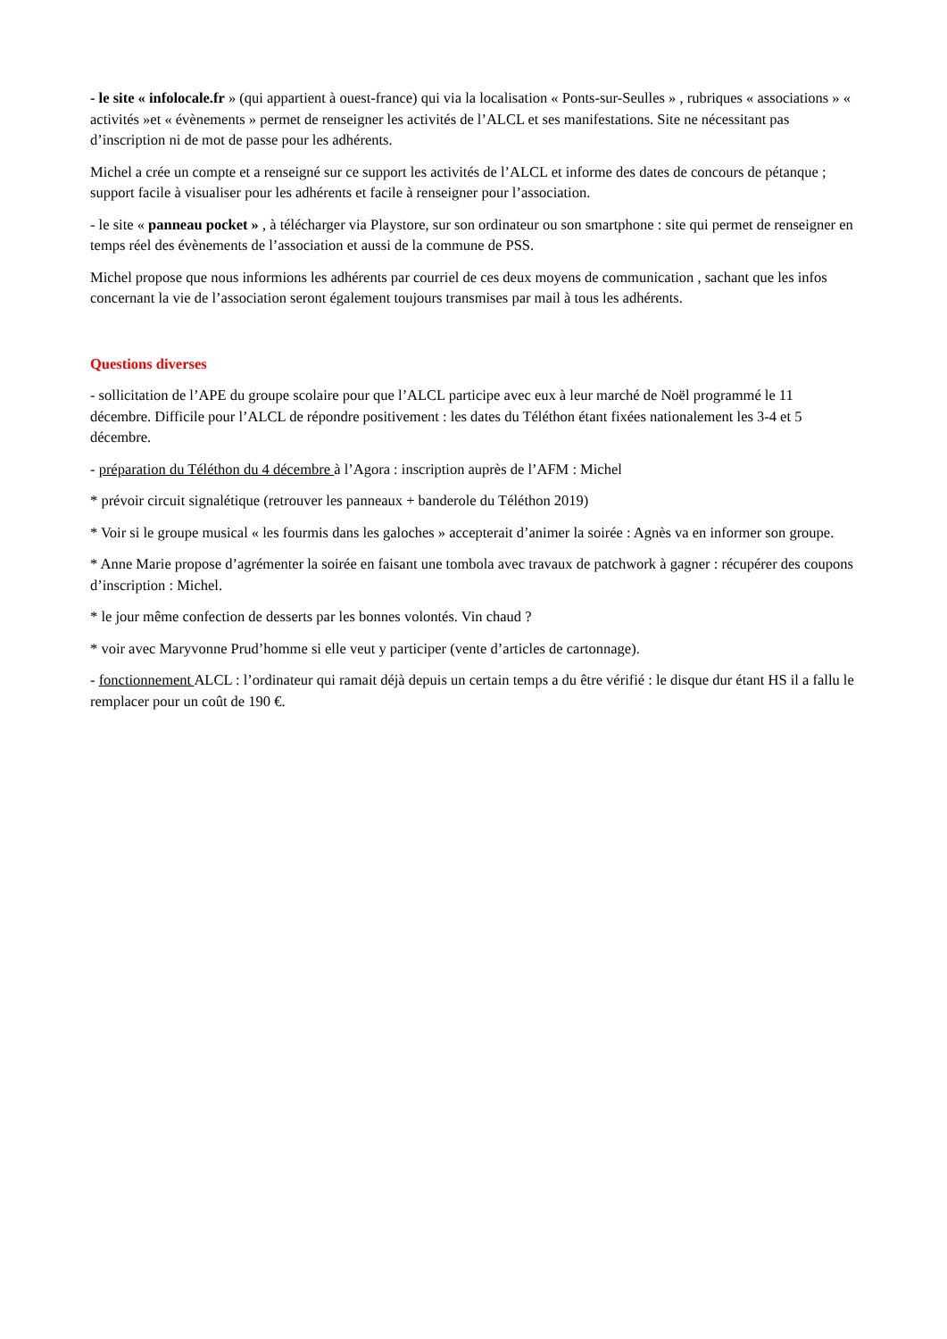- le site « infolocale.fr » (qui appartient à ouest-france) qui via la localisation « Ponts-sur-Seulles » , rubriques « associations » « activités »et « évènements » permet de renseigner les activités de l’ALCL et ses manifestations. Site ne nécessitant pas d’inscription ni de mot de passe pour les adhérents.
Michel a crée un compte et a renseigné sur ce support les activités de l’ALCL et informe des dates de concours de pétanque ; support facile à visualiser pour les adhérents et facile à renseigner pour l’association.
- le site « panneau pocket » , à télécharger via Playstore, sur son ordinateur ou son smartphone : site qui permet de renseigner en temps réel des évènements de l’association et aussi de la commune de PSS.
Michel propose que nous informions les adhérents par courriel de ces deux moyens de communication , sachant que les infos concernant la vie de l’association seront également toujours transmises par mail à tous les adhérents.
Questions diverses
- sollicitation de l’APE du groupe scolaire pour que l’ALCL participe avec eux à leur marché de Noël programmé le 11 décembre. Difficile pour l’ALCL de répondre positivement : les dates du Téléthon étant fixées nationalement les 3-4 et 5 décembre.
- préparation du Téléthon du 4 décembre à l’Agora : inscription auprès de l’AFM : Michel
* prévoir circuit signalétique (retrouver les panneaux + banderole du Téléthon 2019)
* Voir si le groupe musical « les fourmis dans les galoches » accepterait d’animer la soirée : Agnès va en informer son groupe.
* Anne Marie propose d’agrémenter la soirée en faisant une tombola avec travaux de patchwork à gagner : récupérer des coupons d’inscription : Michel.
* le jour même confection de desserts par les bonnes volontés. Vin chaud ?
* voir avec Maryvonne Prud’homme si elle veut y participer (vente d’articles de cartonnage).
- fonctionnement ALCL : l’ordinateur qui ramait déjà depuis un certain temps a du être vérifié : le disque dur étant HS il a fallu le remplacer pour un coût de 190 €.